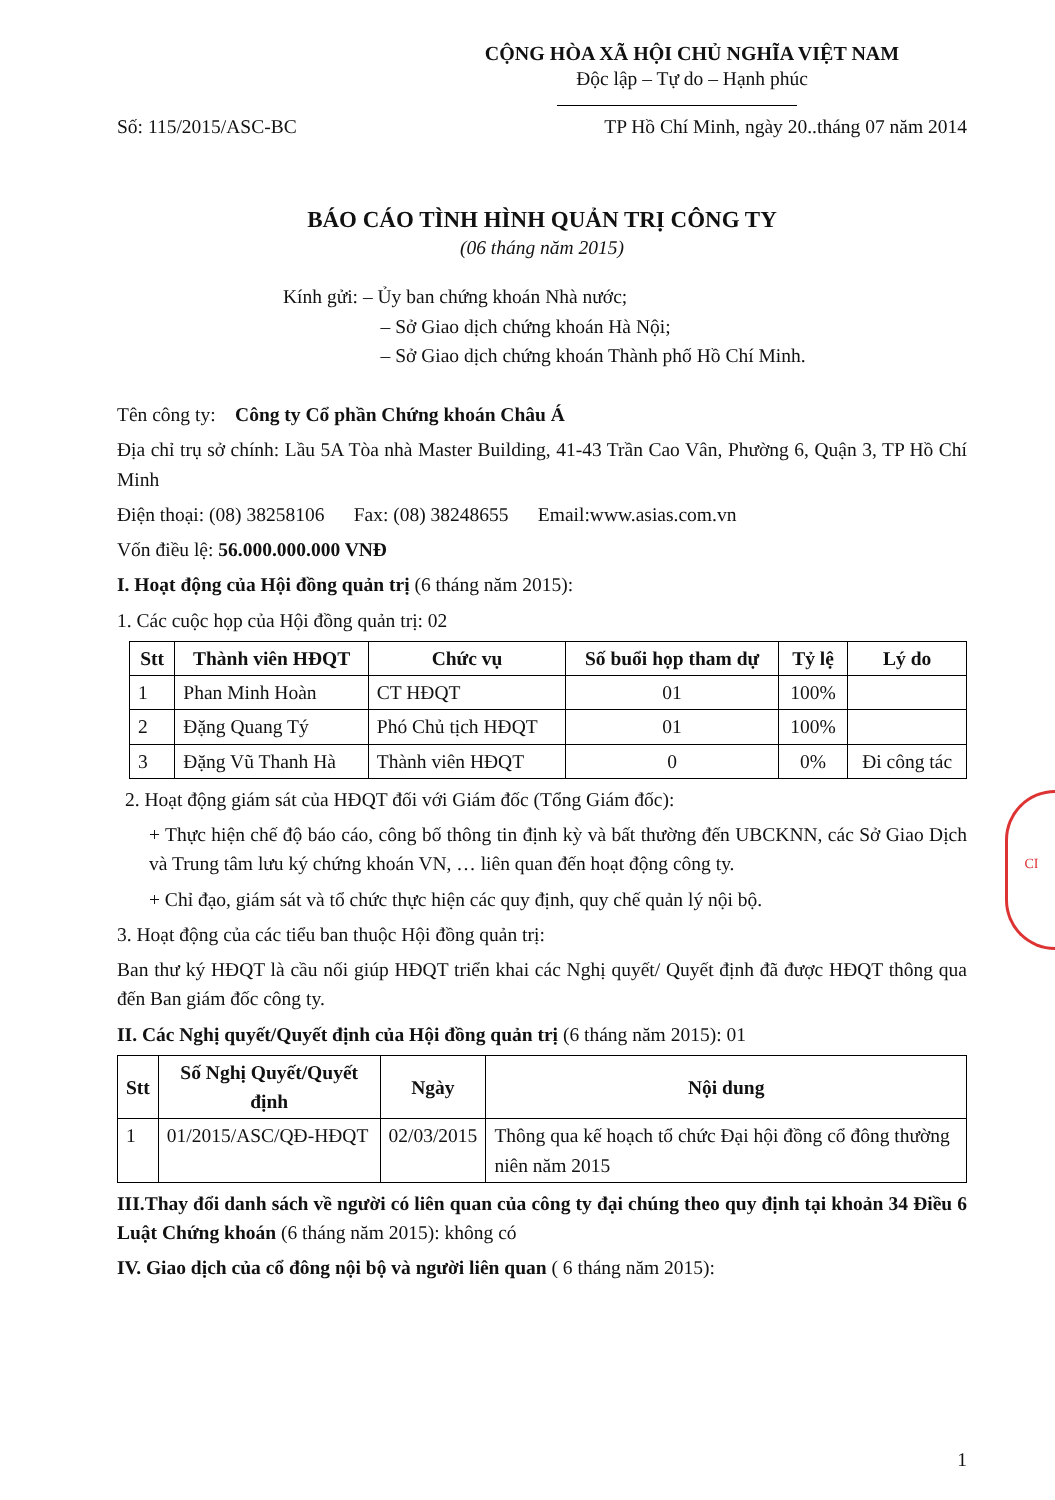CỘNG HÒA XÃ HỘI CHỦ NGHĨA VIỆT NAM
Độc lập – Tự do – Hạnh phúc
Số: 115/2015/ASC-BC TP Hồ Chí Minh, ngày 20..tháng 07 năm 2014
BÁO CÁO TÌNH HÌNH QUẢN TRỊ CÔNG TY
(06 tháng năm 2015)
Kính gửi: – Ủy ban chứng khoán Nhà nước;
– Sở Giao dịch chứng khoán Hà Nội;
– Sở Giao dịch chứng khoán Thành phố Hồ Chí Minh.
Tên công ty: Công ty Cổ phần Chứng khoán Châu Á
Địa chỉ trụ sở chính: Lầu 5A Tòa nhà Master Building, 41-43 Trần Cao Vân, Phường 6, Quận 3, TP Hồ Chí Minh
Điện thoại: (08) 38258106 Fax: (08) 38248655 Email:www.asias.com.vn
Vốn điều lệ: 56.000.000.000 VNĐ
I. Hoạt động của Hội đồng quản trị (6 tháng năm 2015):
1. Các cuộc họp của Hội đồng quản trị: 02
| Stt | Thành viên HĐQT | Chức vụ | Số buổi họp tham dự | Tỷ lệ | Lý do |
| --- | --- | --- | --- | --- | --- |
| 1 | Phan Minh Hoàn | CT HĐQT | 01 | 100% | |
| 2 | Đặng Quang Tý | Phó Chủ tịch HĐQT | 01 | 100% | |
| 3 | Đặng Vũ Thanh Hà | Thành viên HĐQT | 0 | 0% | Đi công tác |
2. Hoạt động giám sát của HĐQT đối với Giám đốc (Tổng Giám đốc):
+ Thực hiện chế độ báo cáo, công bố thông tin định kỳ và bất thường đến UBCKNN, các Sở Giao Dịch và Trung tâm lưu ký chứng khoán VN, … liên quan đến hoạt động công ty.
+ Chỉ đạo, giám sát và tổ chức thực hiện các quy định, quy chế quản lý nội bộ.
3. Hoạt động của các tiểu ban thuộc Hội đồng quản trị:
Ban thư ký HĐQT là cầu nối giúp HĐQT triển khai các Nghị quyết/ Quyết định đã được HĐQT thông qua đến Ban giám đốc công ty.
II. Các Nghị quyết/Quyết định của Hội đồng quản trị (6 tháng năm 2015): 01
| Stt | Số Nghị Quyết/Quyết định | Ngày | Nội dung |
| --- | --- | --- | --- |
| 1 | 01/2015/ASC/QĐ-HĐQT | 02/03/2015 | Thông qua kế hoạch tổ chức Đại hội đồng cổ đông thường niên năm 2015 |
III.Thay đổi danh sách về người có liên quan của công ty đại chúng theo quy định tại khoản 34 Điều 6 Luật Chứng khoán (6 tháng năm 2015): không có
IV. Giao dịch của cổ đông nội bộ và người liên quan ( 6 tháng năm 2015):
1
CI